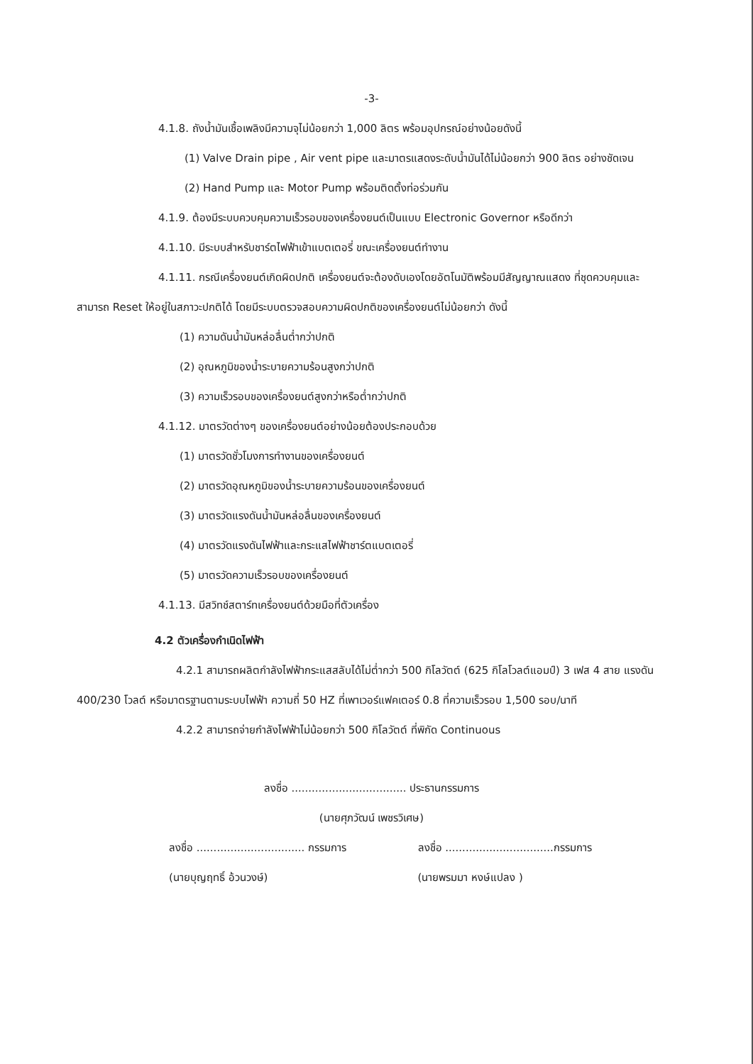-3-
4.1.8. ถังน้ำมันเชื้อเพลิงมีความจุไม่น้อยกว่า 1,000 ลิตร พร้อมอุปกรณ์อย่างน้อยดังนี้
(1) Valve Drain pipe , Air vent pipe และมาตรแสดงระดับน้ำมันได้ไม่น้อยกว่า 900 ลิตร อย่างชัดเจน
(2) Hand Pump และ Motor Pump พร้อมติดตั้งท่อร่วมกัน
4.1.9. ต้องมีระบบควบคุมความเร็วรอบของเครื่องยนต์เป็นแบบ Electronic Governor หรือดีกว่า
4.1.10. มีระบบสำหรับชาร์ตไฟฟ้าเข้าแบตเตอรี่ ขณะเครื่องยนต์ทำงาน
4.1.11. กรณีเครื่องยนต์เกิดผิดปกติ เครื่องยนต์จะต้องดับเองโดยอัตโนมัติพร้อมมีสัญญาณแสดง ที่ชุดควบคุมและสามารถ Reset ให้อยู่ในสภาวะปกติได้ โดยมีระบบตรวจสอบความผิดปกติของเครื่องยนต์ไม่น้อยกว่า ดังนี้
(1) ความดันน้ำมันหล่อลื่นต่ำกว่าปกติ
(2) อุณหภูมิของน้ำระบายความร้อนสูงกว่าปกติ
(3) ความเร็วรอบของเครื่องยนต์สูงกว่าหรือต่ำกว่าปกติ
4.1.12. มาตรวัดต่างๆ ของเครื่องยนต์อย่างน้อยต้องประกอบด้วย
(1) มาตรวัดชั่วโมงการทำงานของเครื่องยนต์
(2) มาตรวัดอุณหภูมิของน้ำระบายความร้อนของเครื่องยนต์
(3) มาตรวัดแรงดันน้ำมันหล่อลื่นของเครื่องยนต์
(4) มาตรวัดแรงดันไฟฟ้าและกระแสไฟฟ้าชาร์ตแบตเตอรี่
(5) มาตรวัดความเร็วรอบของเครื่องยนต์
4.1.13. มีสวิทช์สตาร์ทเครื่องยนต์ด้วยมือที่ตัวเครื่อง
4.2 ตัวเครื่องกำเนิดไฟฟ้า
4.2.1 สามารถผลิตกำลังไฟฟ้ากระแสสลับได้ไม่ต่ำกว่า 500 กิโลวัตต์ (625 กิโลโวลต์แอมป์) 3 เฟส 4 สาย แรงดัน 400/230 โวลต์ หรือมาตรฐานตามระบบไฟฟ้า ความถี่ 50 HZ ที่เพาเวอร์แฟคเตอร์ 0.8 ที่ความเร็วรอบ 1,500 รอบ/นาที
4.2.2 สามารถจ่ายกำลังไฟฟ้าไม่น้อยกว่า 500 กิโลวัตต์ ที่พิกัด Continuous
ลงชื่อ .................................. ประธานกรรมการ
(นายศุภวัฒน์ เพชรวิเศษ)
ลงชื่อ ................................ กรรมการ ลงชื่อ ................................กรรมการ
(นายบุญฤทธิ์ อ้วนวงษ์) (นายพรมมา หงษ์แปลง )